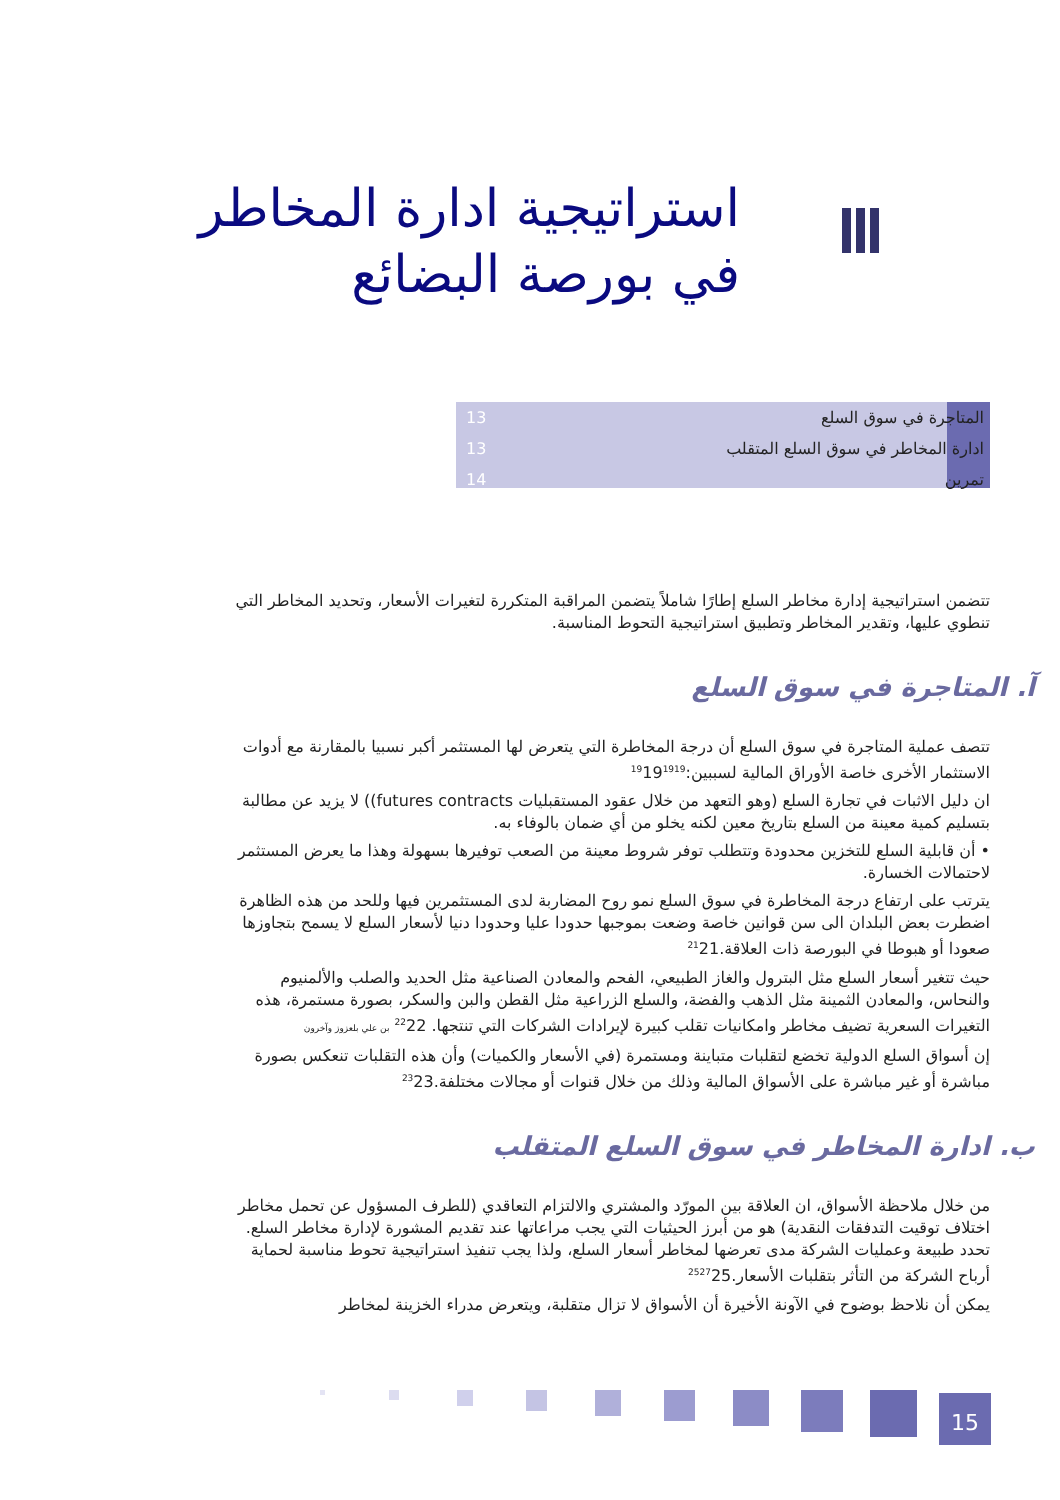استراتيجية ادارة المخاطر
في بورصة البضائع
المتاجرة في سوق السلع 13
ادارة المخاطر في سوق السلع المتقلب 13
تمرين 14
تتضمن استراتيجية إدارة مخاطر السلع إطارًا شاملاً يتضمن المراقبة المتكررة لتغيرات الأسعار، وتحديد المخاطر التي تنطوي عليها، وتقدير المخاطر وتطبيق استراتيجية التحوط المناسبة.
آ. المتاجرة في سوق السلع
تتصف عملية المتاجرة في سوق السلع أن درجة المخاطرة التي يتعرض لها المستثمر أكبر نسبيا بالمقارنة مع أدوات الاستثمار الأخرى خاصة الأوراق المالية لسببين:<sup>19</sup>19<sup>19</sup><sup>19</sup>
ان دليل الاثبات في تجارة السلع (وهو التعهد من خلال عقود المستقبليات futures contracts)) لا يزيد عن مطالبة بتسليم كمية معينة من السلع بتاريخ معين لكنه يخلو من أي ضمان بالوفاء به.
• أن قابلية السلع للتخزين محدودة وتتطلب توفر شروط معينة من الصعب توفيرها بسهولة وهذا ما يعرض المستثمر لاحتمالات الخسارة.
يترتب على ارتفاع درجة المخاطرة في سوق السلع نمو روح المضاربة لدى المستثمرين فيها وللحد من هذه الظاهرة اضطرت بعض البلدان الى سن قوانين خاصة وضعت بموجبها حدودا عليا وحدودا دنيا لأسعار السلع لا يسمح بتجاوزها صعودا أو هبوطا في البورصة ذات العلاقة.<sup>21</sup>21
حيث تتغير أسعار السلع مثل البترول والغاز الطبيعي، الفحم والمعادن الصناعية مثل الحديد والصلب والألمنيوم والنحاس، والمعادن الثمينة مثل الذهب والفضة، والسلع الزراعية مثل القطن والبن والسكر، بصورة مستمرة، هذه التغيرات السعرية تضيف مخاطر وامكانيات تقلب كبيرة لإيرادات الشركات التي تنتجها. <sup>22</sup>22 بن علي بلعزوز وآخرون
إن أسواق السلع الدولية تخضع لتقلبات متباينة ومستمرة (في الأسعار والكميات) وأن هذه التقلبات تنعكس بصورة مباشرة أو غير مباشرة على الأسواق المالية وذلك من خلال قنوات أو مجالات مختلفة.<sup>23</sup>23
ب. ادارة المخاطر في سوق السلع المتقلب
من خلال ملاحظة الأسواق، ان العلاقة بين المورّد والمشتري والالتزام التعاقدي (للطرف المسؤول عن تحمل مخاطر اختلاف توقيت التدفقات النقدية) هو من أبرز الحيثيات التي يجب مراعاتها عند تقديم المشورة لإدارة مخاطر السلع. تحدد طبيعة وعمليات الشركة مدى تعرضها لمخاطر أسعار السلع، ولذا يجب تنفيذ استراتيجية تحوط مناسبة لحماية أرباح الشركة من التأثر بتقلبات الأسعار.<sup>25</sup><sup>27</sup>25
يمكن أن نلاحظ بوضوح في الآونة الأخيرة أن الأسواق لا تزال متقلبة، ويتعرض مدراء الخزينة لمخاطر
15